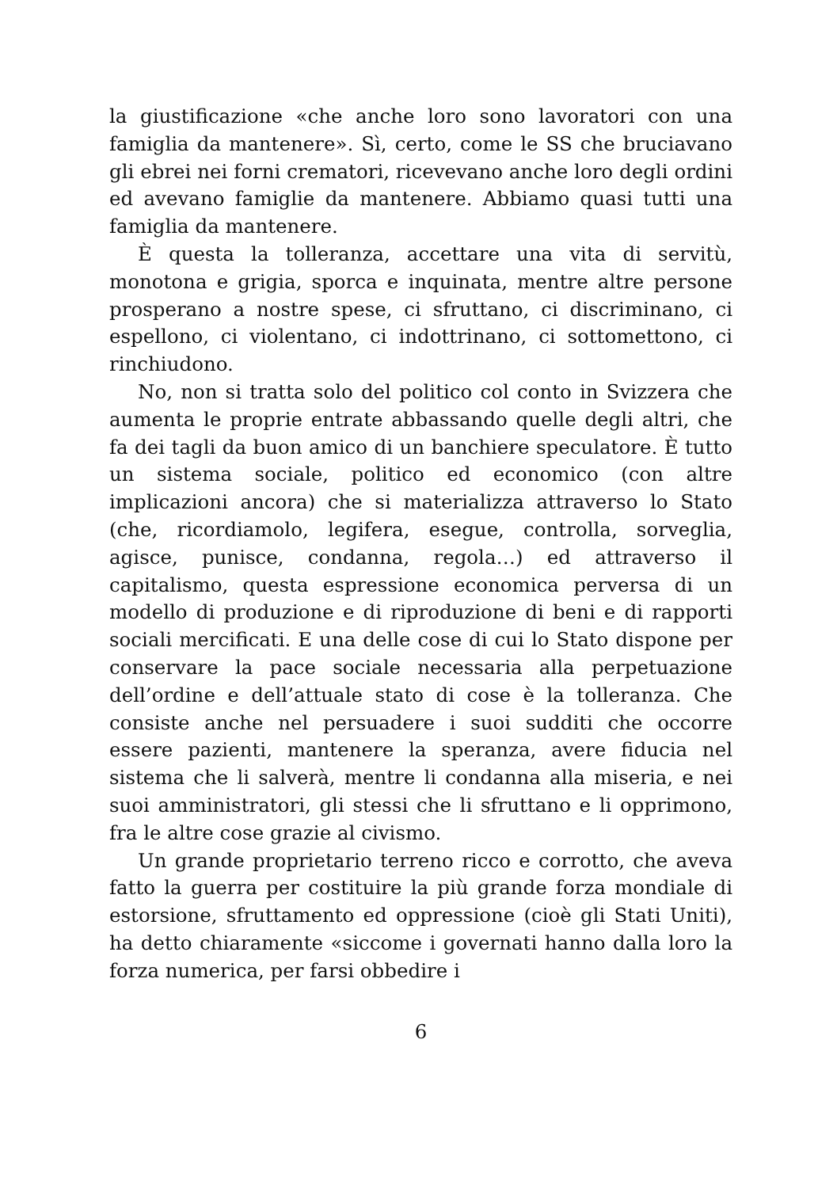la giustificazione «che anche loro sono lavoratori con una famiglia da mantenere». Sì, certo, come le SS che bruciavano gli ebrei nei forni crematori, ricevevano anche loro degli ordini ed avevano famiglie da mantenere. Abbiamo quasi tutti una famiglia da mantenere.
È questa la tolleranza, accettare una vita di servitù, monotona e grigia, sporca e inquinata, mentre altre persone prosperano a nostre spese, ci sfruttano, ci discriminano, ci espellono, ci violentano, ci indottrinano, ci sottomettono, ci rinchiudono.
No, non si tratta solo del politico col conto in Svizzera che aumenta le proprie entrate abbassando quelle degli altri, che fa dei tagli da buon amico di un banchiere speculatore. È tutto un sistema sociale, politico ed economico (con altre implicazioni ancora) che si materializza attraverso lo Stato (che, ricordiamolo, legifera, esegue, controlla, sorveglia, agisce, punisce, condanna, regola…) ed attraverso il capitalismo, questa espressione economica perversa di un modello di produzione e di riproduzione di beni e di rapporti sociali mercificati. E una delle cose di cui lo Stato dispone per conservare la pace sociale necessaria alla perpetuazione dell’ordine e dell’attuale stato di cose è la tolleranza. Che consiste anche nel persuadere i suoi sudditi che occorre essere pazienti, mantenere la speranza, avere fiducia nel sistema che li salverà, mentre li condanna alla miseria, e nei suoi amministratori, gli stessi che li sfruttano e li opprimono, fra le altre cose grazie al civismo.
Un grande proprietario terreno ricco e corrotto, che aveva fatto la guerra per costituire la più grande forza mondiale di estorsione, sfruttamento ed oppressione (cioè gli Stati Uniti), ha detto chiaramente «siccome i governati hanno dalla loro la forza numerica, per farsi obbedire i
6